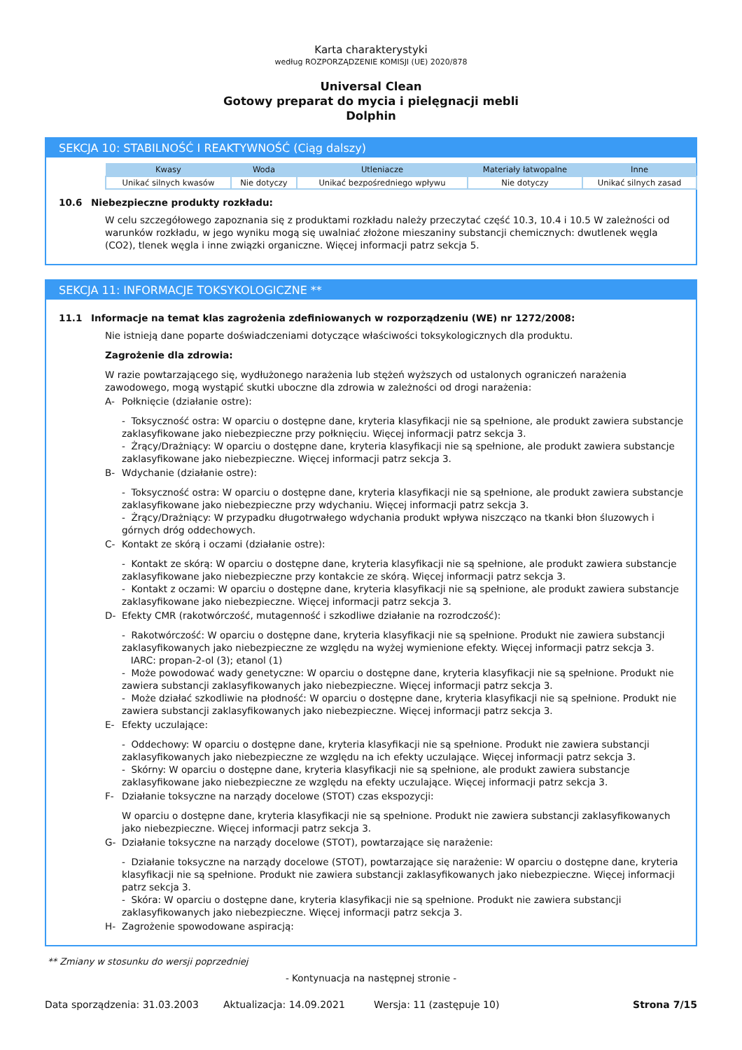Karta charakterystyki
według ROZPORZĄDZENIE KOMISJI (UE) 2020/878
Universal Clean
Gotowy preparat do mycia i pielęgnacji mebli
Dolphin
SEKCJA 10: STABILNOŚĆ I REAKTYWNOŚĆ (Ciąg dalszy)
| Kwasy | Woda | Utleniacze | Materiały łatwopalne | Inne |
| --- | --- | --- | --- | --- |
| Unikać silnych kwasów | Nie dotyczy | Unikać bezpośredniego wpływu | Nie dotyczy | Unikać silnych zasad |
10.6 Niebezpieczne produkty rozkładu:
W celu szczegółowego zapoznania się z produktami rozkładu należy przeczytać część 10.3, 10.4 i 10.5 W zależności od warunków rozkładu, w jego wyniku mogą się uwalniać złożone mieszaniny substancji chemicznych: dwutlenek węgla (CO2), tlenek węgla i inne związki organiczne. Więcej informacji patrz sekcja 5.
SEKCJA 11: INFORMACJE TOKSYKOLOGICZNE **
11.1 Informacje na temat klas zagrożenia zdefiniowanych w rozporządzeniu (WE) nr 1272/2008:
Nie istnieją dane poparte doświadczeniami dotyczące właściwości toksykologicznych dla produktu.
Zagrożenie dla zdrowia:
W razie powtarzającego się, wydłużonego narażenia lub stężeń wyższych od ustalonych ograniczeń narażenia zawodowego, mogą wystąpić skutki uboczne dla zdrowia w zależności od drogi narażenia:
A- Połknięcie (działanie ostre):
- Toksyczność ostra: W oparciu o dostępne dane, kryteria klasyfikacji nie są spełnione, ale produkt zawiera substancje zaklasyfikowane jako niebezpieczne przy połknięciu. Więcej informacji patrz sekcja 3.
- Żrący/Drażniący: W oparciu o dostępne dane, kryteria klasyfikacji nie są spełnione, ale produkt zawiera substancje zaklasyfikowane jako niebezpieczne. Więcej informacji patrz sekcja 3.
B- Wdychanie (działanie ostre):
- Toksyczność ostra: W oparciu o dostępne dane, kryteria klasyfikacji nie są spełnione, ale produkt zawiera substancje zaklasyfikowane jako niebezpieczne przy wdychaniu. Więcej informacji patrz sekcja 3.
- Żrący/Drażniący: W przypadku długotrwałego wdychania produkt wpływa niszcząco na tkanki błon śluzowych i górnych dróg oddechowych.
C- Kontakt ze skórą i oczami (działanie ostre):
- Kontakt ze skórą: W oparciu o dostępne dane, kryteria klasyfikacji nie są spełnione, ale produkt zawiera substancje zaklasyfikowane jako niebezpieczne przy kontakcie ze skórą. Więcej informacji patrz sekcja 3.
- Kontakt z oczami: W oparciu o dostępne dane, kryteria klasyfikacji nie są spełnione, ale produkt zawiera substancje zaklasyfikowane jako niebezpieczne. Więcej informacji patrz sekcja 3.
D- Efekty CMR (rakotwórczość, mutagenność i szkodliwe działanie na rozrodczość):
- Rakotwórczość: W oparciu o dostępne dane, kryteria klasyfikacji nie są spełnione. Produkt nie zawiera substancji zaklasyfikowanych jako niebezpieczne ze względu na wyżej wymienione efekty. Więcej informacji patrz sekcja 3.
IARC: propan-2-ol (3); etanol (1)
- Może powodować wady genetyczne: W oparciu o dostępne dane, kryteria klasyfikacji nie są spełnione. Produkt nie zawiera substancji zaklasyfikowanych jako niebezpieczne. Więcej informacji patrz sekcja 3.
- Może działać szkodliwie na płodność: W oparciu o dostępne dane, kryteria klasyfikacji nie są spełnione. Produkt nie zawiera substancji zaklasyfikowanych jako niebezpieczne. Więcej informacji patrz sekcja 3.
E- Efekty uczulające:
- Oddechowy: W oparciu o dostępne dane, kryteria klasyfikacji nie są spełnione. Produkt nie zawiera substancji zaklasyfikowanych jako niebezpieczne ze względu na ich efekty uczulające. Więcej informacji patrz sekcja 3.
- Skórny: W oparciu o dostępne dane, kryteria klasyfikacji nie są spełnione, ale produkt zawiera substancje zaklasyfikowane jako niebezpieczne ze względu na efekty uczulające. Więcej informacji patrz sekcja 3.
F- Działanie toksyczne na narządy docelowe (STOT) czas ekspozycji:
W oparciu o dostępne dane, kryteria klasyfikacji nie są spełnione. Produkt nie zawiera substancji zaklasyfikowanych jako niebezpieczne. Więcej informacji patrz sekcja 3.
G- Działanie toksyczne na narządy docelowe (STOT), powtarzające się narażenie:
- Działanie toksyczne na narządy docelowe (STOT), powtarzające się narażenie: W oparciu o dostępne dane, kryteria klasyfikacji nie są spełnione. Produkt nie zawiera substancji zaklasyfikowanych jako niebezpieczne. Więcej informacji patrz sekcja 3.
- Skóra: W oparciu o dostępne dane, kryteria klasyfikacji nie są spełnione. Produkt nie zawiera substancji zaklasyfikowanych jako niebezpieczne. Więcej informacji patrz sekcja 3.
H- Zagrożenie spowodowane aspiracją:
** Zmiany w stosunku do wersji poprzedniej
- Kontynuacja na następnej stronie -
Data sporządzenia: 31.03.2003 Aktualizacja: 14.09.2021 Wersja: 11 (zastępuje 10) Strona 7/15